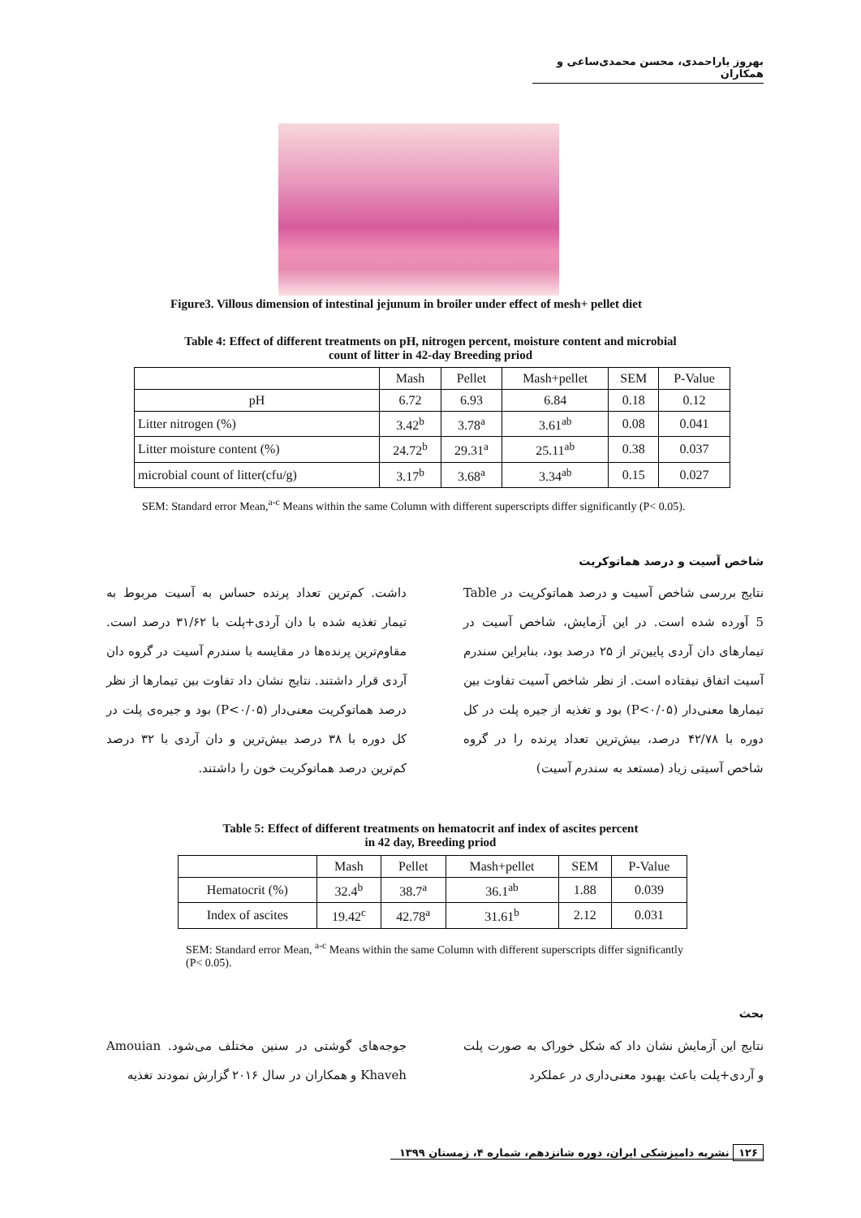بهروز یاراحمدی، محسن محمدی‌ساعی و همکاران
Figure3. Villous dimension of intestinal jejunum in broiler under effect of mesh+ pellet diet
Table 4: Effect of different treatments on pH, nitrogen percent, moisture content and microbial
count of litter in 42-day Breeding priod
| | Mash | Pellet | Mash+pellet | SEM | P-Value |
| --- | --- | --- | --- | --- | --- |
| pH | 6.72 | 6.93 | 6.84 | 0.18 | 0.12 |
| Litter nitrogen (%) | 3.42<sup>b</sup> | 3.78<sup>a</sup> | 3.61<sup>ab</sup> | 0.08 | 0.041 |
| Litter moisture content (%) | 24.72<sup>b</sup> | 29.31<sup>a</sup> | 25.11<sup>ab</sup> | 0.38 | 0.037 |
| microbial count of litter(cfu/g) | 3.17<sup>b</sup> | 3.68<sup>a</sup> | 3.34<sup>ab</sup> | 0.15 | 0.027 |
SEM: Standard error Mean,<sup>a-c</sup> Means within the same Column with different superscripts differ significantly (P< 0.05).
شاخص آسیت و درصد هماتوکریت
نتایج بررسی شاخص آسیت و درصد هماتوکریت در Table 5 آورده شده است. در این آزمایش، شاخص آسیت در تیمارهای دان آردی پایین‌تر از ۲۵ درصد بود، بنابراین سندرم آسیت اتفاق نیفتاده است. از نظر شاخص آسیت تفاوت بین تیمارها معنی‌دار (P<۰/۰۵) بود و تغذیه از جیره پلت در کل دوره با ۴۲/۷۸ درصد، بیش‌ترین تعداد پرنده را در گروه شاخص آسیتی زیاد (مستعد به سندرم آسیت)
داشت. کم‌ترین تعداد پرنده حساس به آسیت مربوط به تیمار تغذیه شده با دان آردی+پلت با ۳۱/۶۲ درصد است. مقاوم‌ترین پرنده‌ها در مقایسه با سندرم آسیت در گروه دان آردی قرار داشتند. نتایج نشان داد تفاوت بین تیمارها از نظر درصد هماتوکریت معنی‌دار (P<۰/۰۵) بود و جیره‌ی پلت در کل دوره با ۳۸ درصد بیش‌ترین و دان آردی با ۳۲ درصد کم‌ترین درصد هماتوکریت خون را داشتند.
Table 5: Effect of different treatments on hematocrit anf index of ascites percent
in 42 day, Breeding priod
| | Mash | Pellet | Mash+pellet | SEM | P-Value |
| --- | --- | --- | --- | --- | --- |
| Hematocrit (%) | 32.4<sup>b</sup> | 38.7<sup>a</sup> | 36.1<sup>ab</sup> | 1.88 | 0.039 |
| Index of ascites | 19.42<sup>c</sup> | 42.78<sup>a</sup> | 31.61<sup>b</sup> | 2.12 | 0.031 |
SEM: Standard error Mean, <sup>a-c</sup> Means within the same Column with different superscripts differ significantly (P< 0.05).
بحث
نتایج این آزمایش نشان داد که شکل خوراک به صورت پلت و آردی+پلت باعث بهبود معنی‌داری در عملکرد
جوجه‌های گوشتی در سنین مختلف می‌شود. Amouian Khaveh و همکاران در سال ۲۰۱۶ گزارش نمودند تغذیه
۱۲۶ نشریه دامپزشکی ایران، دوره شانزدهم، شماره ۴، زمستان ۱۳۹۹